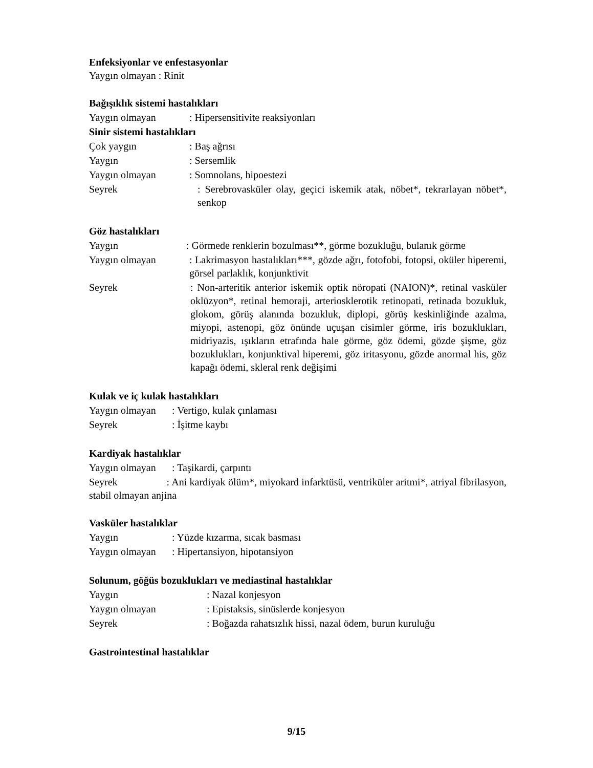Enfeksiyonlar ve enfestasyonlar
Yaygın olmayan : Rinit
Bağışıklık sistemi hastalıkları
Yaygın olmayan: Hipersensitivite reaksiyonları
Sinir sistemi hastalıkları
Çok yaygın: Baş ağrısı
Yaygın: Sersemlik
Yaygın olmayan: Somnolans, hipoestezi
Seyrek: Serebrovasküler olay, geçici iskemik atak, nöbet*, tekrarlayan nöbet*, senkop
Göz hastalıkları
Yaygın: Görmede renklerin bozulması**, görme bozukluğu, bulanık görme
Yaygın olmayan: Lakrimasyon hastalıkları***, gözde ağrı, fotofobi, fotopsi, oküler hiperemi, görsel parlaklık, konjunktivit
Seyrek: Non-arteritik anterior iskemik optik nöropati (NAION)*, retinal vasküler oklüzyon*, retinal hemoraji, arteriosklerotik retinopati, retinada bozukluk, glokom, görüş alanında bozukluk, diplopi, görüş keskinliğinde azalma, miyopi, astenopi, göz önünde uçuşan cisimler görme, iris bozuklukları, midriyazis, ışıkların etrafında hale görme, göz ödemi, gözde şişme, göz bozuklukları, konjunktival hiperemi, göz iritasyonu, gözde anormal his, göz kapağı ödemi, skleral renk değişimi
Kulak ve iç kulak hastalıkları
Yaygın olmayan: Vertigo, kulak çınlaması
Seyrek: İşitme kaybı
Kardiyak hastalıklar
Yaygın olmayan: Taşikardi, çarpıntı
Seyrek : Ani kardiyak ölüm*, miyokard infarktüsü, ventriküler aritmi*, atriyal fibrilasyon, stabil olmayan anjina
Vasküler hastalıklar
Yaygın: Yüzde kızarma, sıcak basması
Yaygın olmayan: Hipertansiyon, hipotansiyon
Solunum, göğüs bozuklukları ve mediastinal hastalıklar
Yaygın: Nazal konjesyon
Yaygın olmayan: Epistaksis, sinüslerde konjesyon
Seyrek: Boğazda rahatsızlık hissi, nazal ödem, burun kuruluğu
Gastrointestinal hastalıklar
9/15